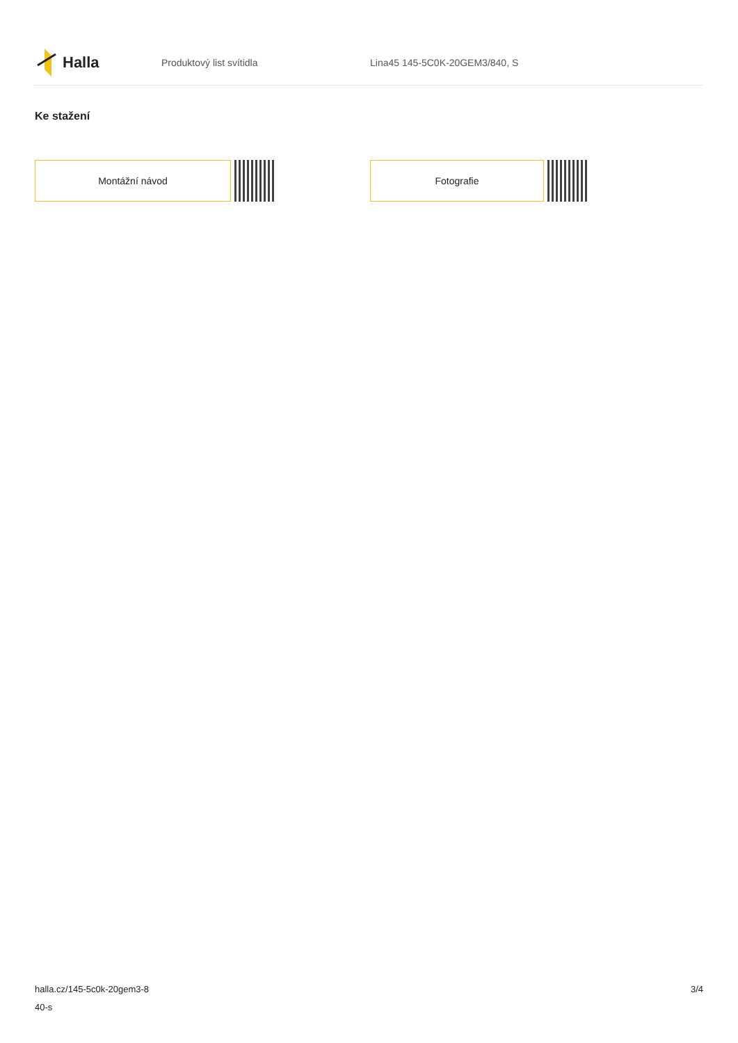Halla
Produktový list svítidla Lina45 145-5C0K-20GEM3/840, S
Ke stažení
Montážní návod Fotografie
halla.cz/145-5c0k-20gem3-8
40-s
3/4